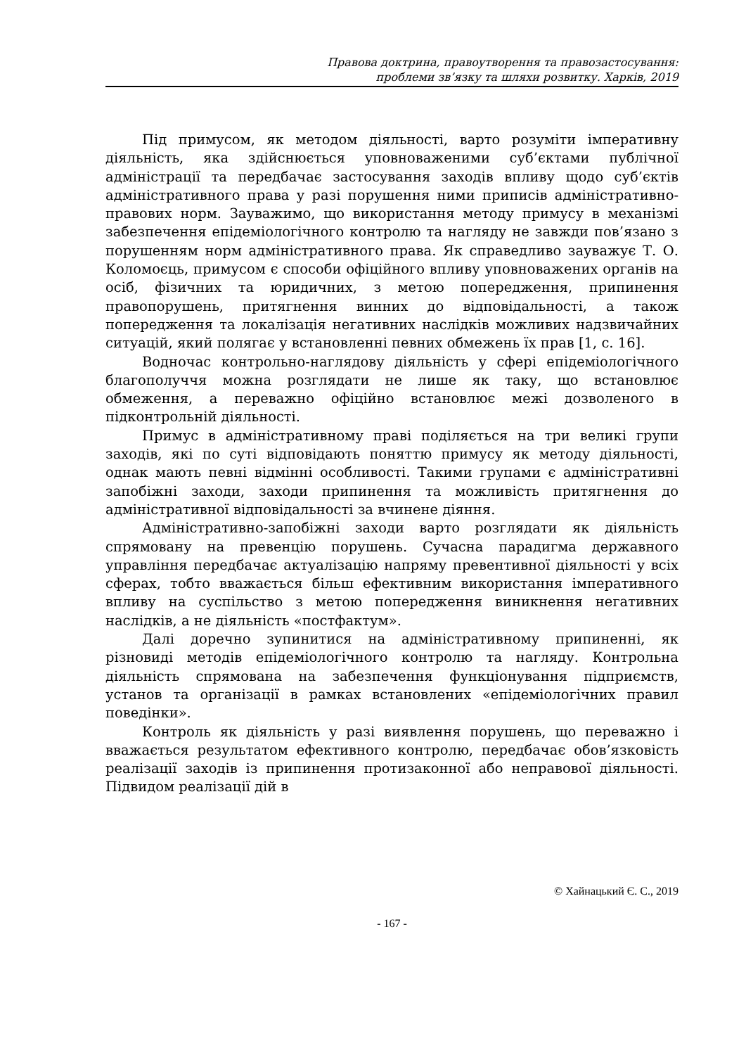Правова доктрина, правоутворення та правозастосування:
проблеми зв’язку та шляхи розвитку. Харків, 2019
Під примусом, як методом діяльності, варто розуміти імперативну діяльність, яка здійснюється уповноваженими суб’єктами публічної адміністрації та передбачає застосування заходів впливу щодо суб’єктів адміністративного права у разі порушення ними приписів адміністративно-правових норм. Зауважимо, що використання методу примусу в механізмі забезпечення епідеміологічного контролю та нагляду не завжди пов’язано з порушенням норм адміністративного права. Як справедливо зауважує Т. О. Коломоєць, примусом є способи офіційного впливу уповноважених органів на осіб, фізичних та юридичних, з метою попередження, припинення правопорушень, притягнення винних до відповідальності, а також попередження та локалізація негативних наслідків можливих надзвичайних ситуацій, який полягає у встановленні певних обмежень їх прав [1, с. 16].
Водночас контрольно-наглядову діяльність у сфері епідеміологічного благополуччя можна розглядати не лише як таку, що встановлює обмеження, а переважно офіційно встановлює межі дозволеного в підконтрольній діяльності.
Примус в адміністративному праві поділяється на три великі групи заходів, які по суті відповідають поняттю примусу як методу діяльності, однак мають певні відмінні особливості. Такими групами є адміністративні запобіжні заходи, заходи припинення та можливість притягнення до адміністративної відповідальності за вчинене діяння.
Адміністративно-запобіжні заходи варто розглядати як діяльність спрямовану на превенцію порушень. Сучасна парадигма державного управління передбачає актуалізацію напряму превентивної діяльності у всіх сферах, тобто вважається більш ефективним використання імперативного впливу на суспільство з метою попередження виникнення негативних наслідків, а не діяльність «постфактум».
Далі доречно зупинитися на адміністративному припиненні, як різновиді методів епідеміологічного контролю та нагляду. Контрольна діяльність спрямована на забезпечення функціонування підприємств, установ та організації в рамках встановлених «епідеміологічних правил поведінки».
Контроль як діяльність у разі виявлення порушень, що переважно і вважається результатом ефективного контролю, передбачає обов’язковість реалізації заходів із припинення протизаконної або неправової діяльності. Підвидом реалізації дій в
© Хайнацький Є. С., 2019
- 167 -